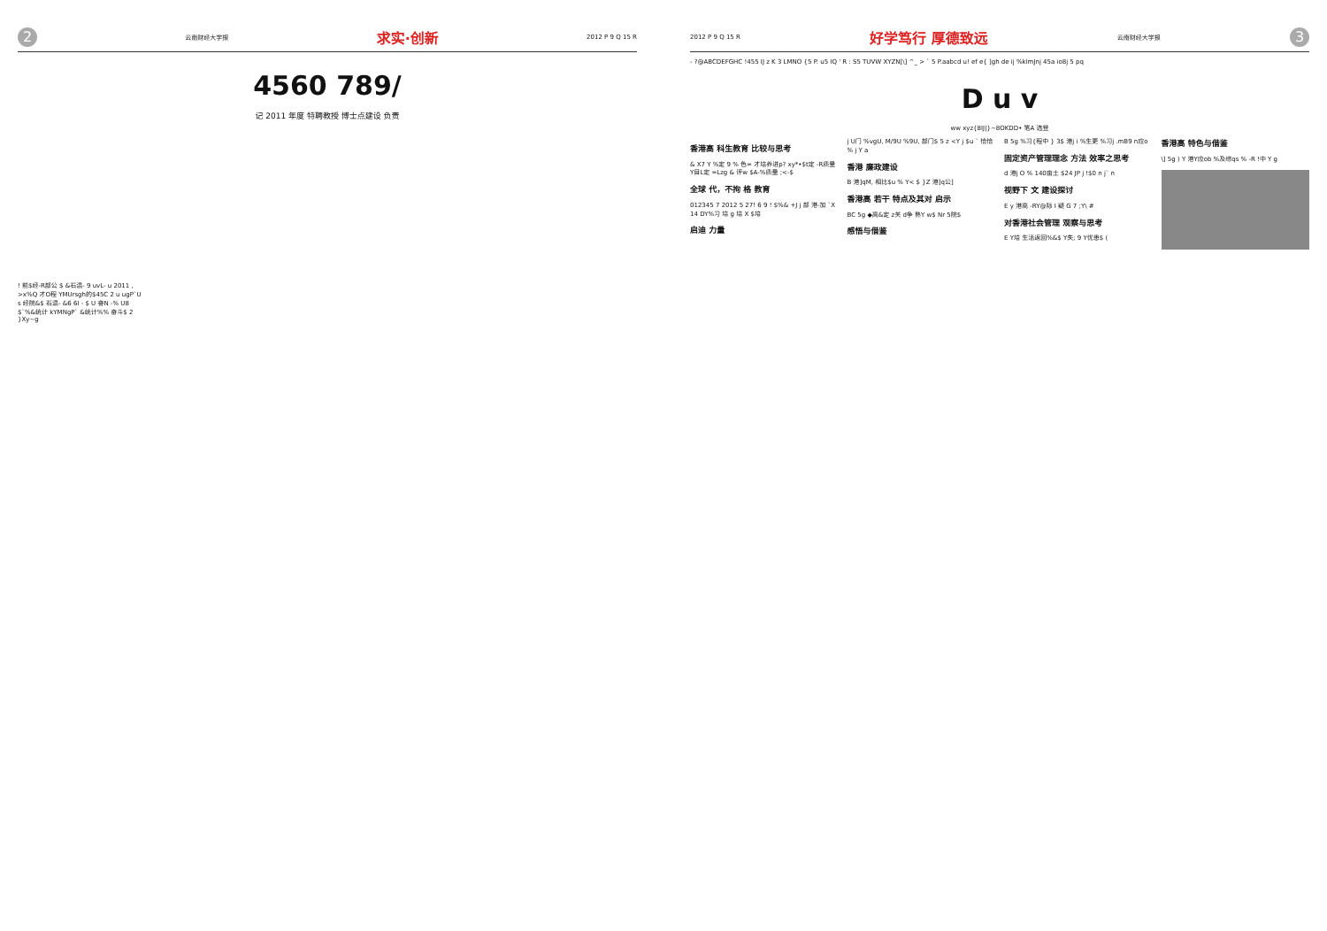2 云南财经大学报 求实·创新 2012 P 9 Q 15 R
4560 789/
记 2011 年度 特聘教授 博士点建设 负责
! 前$经-R部公 $ &石温- 9 uvL- u 2011 , >x%Q 才O程 YMUrsgh的$45C 2 u ugP`U s 经院&$ 石温- &6 6I - $ U 奋N -% U8 $`%&统计 kYMNgP` &统计%% 奋斗$ 2 }Xy~g
2012 P 9 Q 15 R 好学笃行 厚德致远 云南财经大学报 3
- ?@ABCDEFGHC !455 IJ z K 3 LMNO {5 P. u5 IQ ' R : S5 TUVW XYZN[\] ^_ > ` 5 P.aabcd u! ef e{ ]gh de ij %klmJnj 45a io8j 5 pq
D u v
ww xyz{8IJ|}~8OKDD• 笔A 选登
香港高 科生教育 比较与思考
& X7 Y %定 9 % 色= 才培养进p? xy*•$t定 -R质量Y目L定 =Lzg & 评w $A-%质量 ;<-$
全球 代，不拘 格 教育
012345 7 2012 5 27! 6 9 ! $%& +J j 部 港-加 `X 14 DY%习 培 g 培 X $培
启迪 力量
j U门 %vgU, M/9U %9U, 部门$ 5 z <Y j $u ` 恰恰 % j Y a
香港 廉政建设
B 港]qM, 相比$u % Y< $ }Z 港]q公]
香港高 若干 特点及其对 启示
BC 5g ◆高&定 z关 d争 熟Y w$ Nr 5院$
感悟与借鉴
B 5g %习{程中 } 3$ 港j i %生更 %习j .mB9 n应o
固定资产管理理念 方法 效率之思考
d 港j O % 140亩土 $24 JP j !$0 n j` n
视野下 文 建设探讨
E y 港高 -RY@际 I 疑 G 7 ;Y\ #
对香港社会管理 观察与思考
E Y培 生活返回%&$ Y失; 9 Y优患$ (
香港高 特色与借鉴
\] 5g ) Y 港Y应ob %及综qs % -R !中 Y g